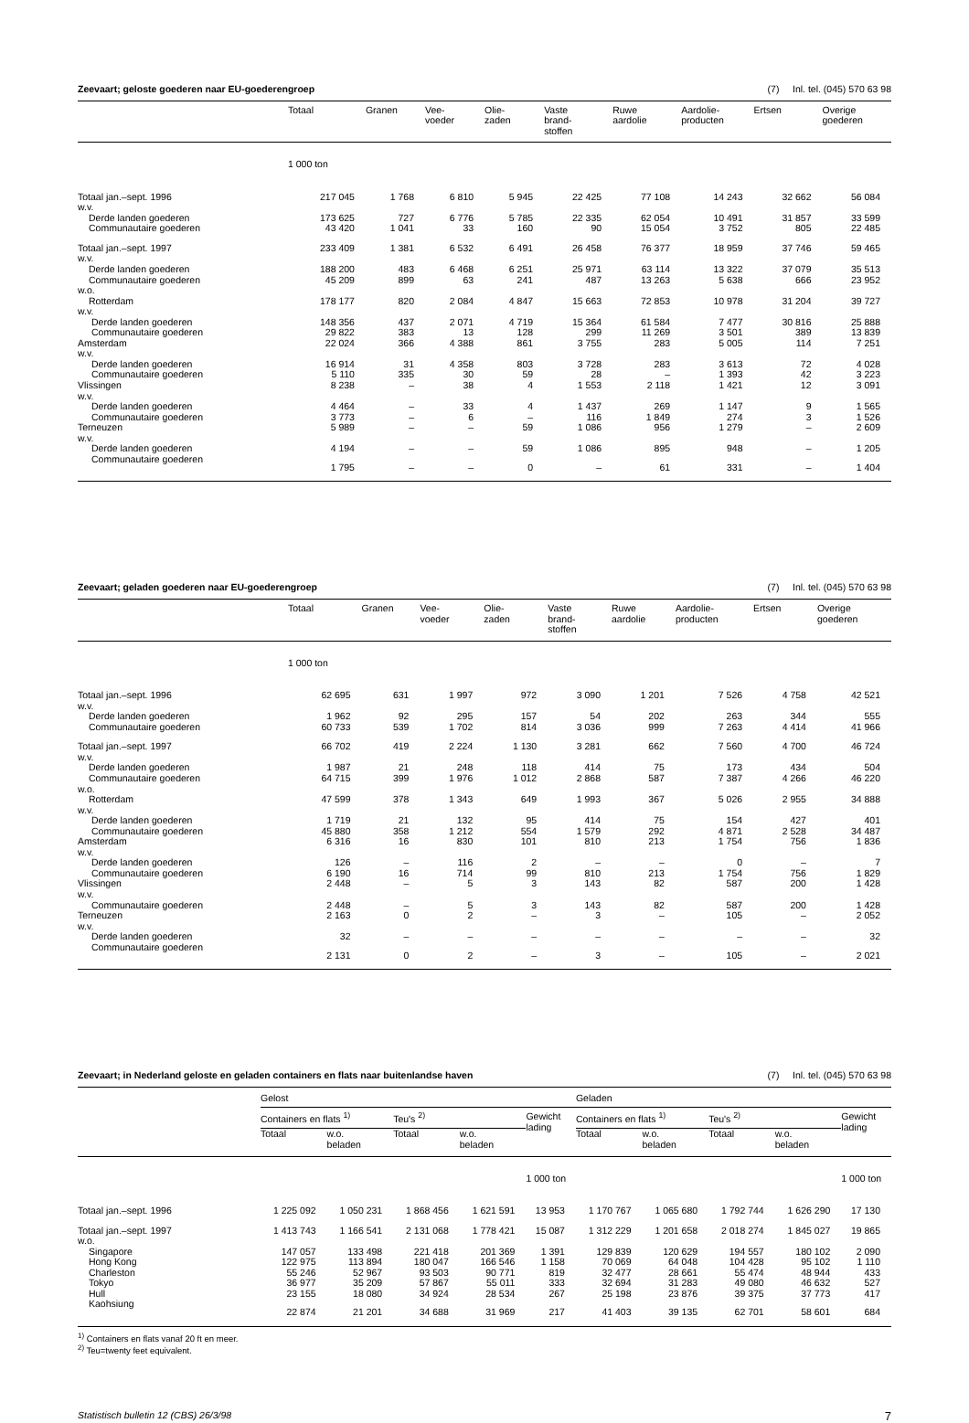Zeevaart; geloste goederen naar EU-goederengroep (7) Inl. tel. (045) 570 63 98
| | Totaal | Granen | Vee- voeder | Olie- zaden | Vaste brand- stoffen | Ruwe aardolie | Aardolie- producten | Ertsen | Overige goederen |
| --- | --- | --- | --- | --- | --- | --- | --- | --- | --- |
| | 1 000 ton | | | | | | | | |
| Totaal jan.–sept. 1996 | 217 045 | 1 768 | 6 810 | 5 945 | 22 425 | 77 108 | 14 243 | 32 662 | 56 084 |
| w.v. | | | | | | | | | |
| Derde landen goederen | 173 625 | 727 | 6 776 | 5 785 | 22 335 | 62 054 | 10 491 | 31 857 | 33 599 |
| Communautaire goederen | 43 420 | 1 041 | 33 | 160 | 90 | 15 054 | 3 752 | 805 | 22 485 |
| Totaal jan.–sept. 1997 | 233 409 | 1 381 | 6 532 | 6 491 | 26 458 | 76 377 | 18 959 | 37 746 | 59 465 |
| w.v. | | | | | | | | | |
| Derde landen goederen | 188 200 | 483 | 6 468 | 6 251 | 25 971 | 63 114 | 13 322 | 37 079 | 35 513 |
| Communautaire goederen | 45 209 | 899 | 63 | 241 | 487 | 13 263 | 5 638 | 666 | 23 952 |
| w.o. | | | | | | | | | |
| Rotterdam | 178 177 | 820 | 2 084 | 4 847 | 15 663 | 72 853 | 10 978 | 31 204 | 39 727 |
| w.v. | | | | | | | | | |
| Derde landen goederen | 148 356 | 437 | 2 071 | 4 719 | 15 364 | 61 584 | 7 477 | 30 816 | 25 888 |
| Communautaire goederen | 29 822 | 383 | 13 | 128 | 299 | 11 269 | 3 501 | 389 | 13 839 |
| Amsterdam | 22 024 | 366 | 4 388 | 861 | 3 755 | 283 | 5 005 | 114 | 7 251 |
| w.v. | | | | | | | | | |
| Derde landen goederen | 16 914 | 31 | 4 358 | 803 | 3 728 | 283 | 3 613 | 72 | 4 028 |
| Communautaire goederen | 5 110 | 335 | 30 | 59 | 28 | – | 1 393 | 42 | 3 223 |
| Vlissingen | 8 238 | – | 38 | 4 | 1 553 | 2 118 | 1 421 | 12 | 3 091 |
| w.v. | | | | | | | | | |
| Derde landen goederen | 4 464 | – | 33 | 4 | 1 437 | 269 | 1 147 | 9 | 1 565 |
| Communautaire goederen | 3 773 | – | 6 | – | 116 | 1 849 | 274 | 3 | 1 526 |
| Terneuzen | 5 989 | – | – | 59 | 1 086 | 956 | 1 279 | – | 2 609 |
| w.v. | | | | | | | | | |
| Derde landen goederen | 4 194 | – | – | 59 | 1 086 | 895 | 948 | – | 1 205 |
| Communautaire goederen | 1 795 | – | – | 0 | – | 61 | 331 | – | 1 404 |
Zeevaart; geladen goederen naar EU-goederengroep (7) Inl. tel. (045) 570 63 98
| | Totaal | Granen | Vee- voeder | Olie- zaden | Vaste brand- stoffen | Ruwe aardolie | Aardolie- producten | Ertsen | Overige goederen |
| --- | --- | --- | --- | --- | --- | --- | --- | --- | --- |
| | 1 000 ton | | | | | | | | |
| Totaal jan.–sept. 1996 | 62 695 | 631 | 1 997 | 972 | 3 090 | 1 201 | 7 526 | 4 758 | 42 521 |
| w.v. | | | | | | | | | |
| Derde landen goederen | 1 962 | 92 | 295 | 157 | 54 | 202 | 263 | 344 | 555 |
| Communautaire goederen | 60 733 | 539 | 1 702 | 814 | 3 036 | 999 | 7 263 | 4 414 | 41 966 |
| Totaal jan.–sept. 1997 | 66 702 | 419 | 2 224 | 1 130 | 3 281 | 662 | 7 560 | 4 700 | 46 724 |
| w.v. | | | | | | | | | |
| Derde landen goederen | 1 987 | 21 | 248 | 118 | 414 | 75 | 173 | 434 | 504 |
| Communautaire goederen | 64 715 | 399 | 1 976 | 1 012 | 2 868 | 587 | 7 387 | 4 266 | 46 220 |
| w.o. | | | | | | | | | |
| Rotterdam | 47 599 | 378 | 1 343 | 649 | 1 993 | 367 | 5 026 | 2 955 | 34 888 |
| w.v. | | | | | | | | | |
| Derde landen goederen | 1 719 | 21 | 132 | 95 | 414 | 75 | 154 | 427 | 401 |
| Communautaire goederen | 45 880 | 358 | 1 212 | 554 | 1 579 | 292 | 4 871 | 2 528 | 34 487 |
| Amsterdam | 6 316 | 16 | 830 | 101 | 810 | 213 | 1 754 | 756 | 1 836 |
| w.v. | | | | | | | | | |
| Derde landen goederen | 126 | – | 116 | 2 | – | – | 0 | – | 7 |
| Communautaire goederen | 6 190 | 16 | 714 | 99 | 810 | 213 | 1 754 | 756 | 1 829 |
| Vlissingen | 2 448 | – | 5 | 3 | 143 | 82 | 587 | 200 | 1 428 |
| w.v. | | | | | | | | | |
| Communautaire goederen | 2 448 | – | 5 | 3 | 143 | 82 | 587 | 200 | 1 428 |
| Terneuzen | 2 163 | 0 | 2 | – | 3 | – | 105 | – | 2 052 |
| w.v. | | | | | | | | | |
| Derde landen goederen | 32 | – | – | – | – | – | – | – | 32 |
| Communautaire goederen | 2 131 | 0 | 2 | – | 3 | – | 105 | – | 2 021 |
Zeevaart; in Nederland geloste en geladen containers en flats naar buitenlandse haven (7) Inl. tel. (045) 570 63 98
| | Gelost | | | | | Geladen | | | | |
| --- | --- | --- | --- | --- | --- | --- | --- | --- | --- | --- |
| | Containers en flats <sup>1)</sup> | | Teu's <sup>2)</sup> | | Gewicht lading | Containers en flats <sup>1)</sup> | | Teu's <sup>2)</sup> | | Gewicht lading |
| | Totaal | w.o. beladen | Totaal | w.o. beladen | | Totaal | w.o. beladen | Totaal | w.o. beladen | |
| | | | | | 1 000 ton | | | | | 1 000 ton |
| Totaal jan.–sept. 1996 | 1 225 092 | 1 050 231 | 1 868 456 | 1 621 591 | 13 953 | 1 170 767 | 1 065 680 | 1 792 744 | 1 626 290 | 17 130 |
| Totaal jan.–sept. 1997 | 1 413 743 | 1 166 541 | 2 131 068 | 1 778 421 | 15 087 | 1 312 229 | 1 201 658 | 2 018 274 | 1 845 027 | 19 865 |
| w.o. | | | | | | | | | | |
| Singapore | 147 057 | 133 498 | 221 418 | 201 369 | 1 391 | 129 839 | 120 629 | 194 557 | 180 102 | 2 090 |
| Hong Kong | 122 975 | 113 894 | 180 047 | 166 546 | 1 158 | 70 069 | 64 048 | 104 428 | 95 102 | 1 110 |
| Charleston | 55 246 | 52 967 | 93 503 | 90 771 | 819 | 32 477 | 28 661 | 55 474 | 48 944 | 433 |
| Tokyo | 36 977 | 35 209 | 57 867 | 55 011 | 333 | 32 694 | 31 283 | 49 080 | 46 632 | 527 |
| Hull | 23 155 | 18 080 | 34 924 | 28 534 | 267 | 25 198 | 23 876 | 39 375 | 37 773 | 417 |
| Kaohsiung | 22 874 | 21 201 | 34 688 | 31 969 | 217 | 41 403 | 39 135 | 62 701 | 58 601 | 684 |
<sup>1)</sup> Containers en flats vanaf 20 ft en meer.
<sup>2)</sup> Teu=twenty feet equivalent.
Statistisch bulletin 12 (CBS) 26/3/98 7